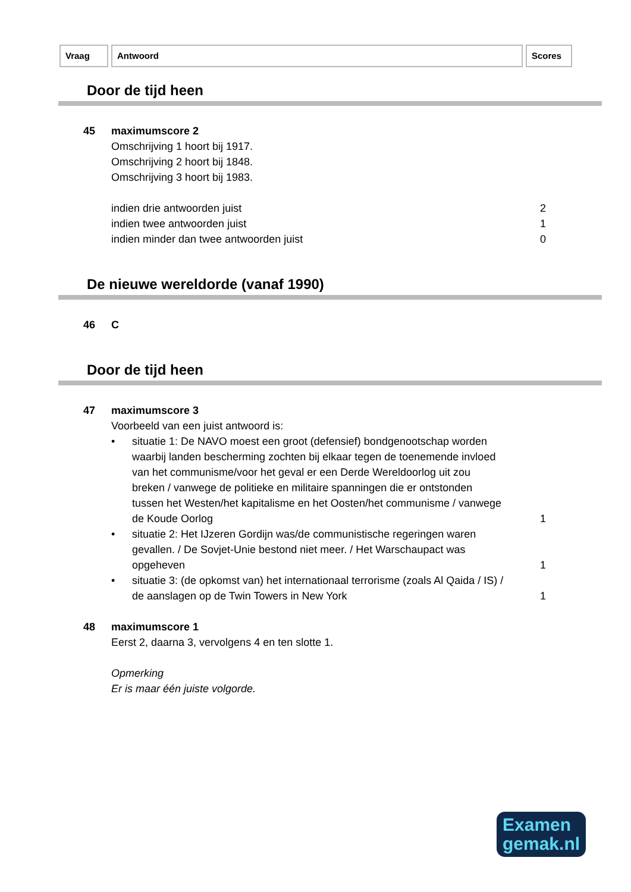Vraag Antwoord Scores
Door de tijd heen
45 maximumscore 2
Omschrijving 1 hoort bij 1917.
Omschrijving 2 hoort bij 1848.
Omschrijving 3 hoort bij 1983.
indien drie antwoorden juist 2
indien twee antwoorden juist 1
indien minder dan twee antwoorden juist 0
De nieuwe wereldorde (vanaf 1990)
46 C
Door de tijd heen
47 maximumscore 3
Voorbeeld van een juist antwoord is:
• situatie 1: De NAVO moest een groot (defensief) bondgenootschap worden waarbij landen bescherming zochten bij elkaar tegen de toenemende invloed van het communisme/voor het geval er een Derde Wereldoorlog uit zou breken / vanwege de politieke en militaire spanningen die er ontstonden tussen het Westen/het kapitalisme en het Oosten/het communisme / vanwege de Koude Oorlog
1
• situatie 2: Het IJzeren Gordijn was/de communistische regeringen waren gevallen. / De Sovjet-Unie bestond niet meer. / Het Warschaupact was opgeheven
1
• situatie 3: (de opkomst van) het internationaal terrorisme (zoals Al Qaida / IS) / de aanslagen op de Twin Towers in New York
1
48 maximumscore 1
Eerst 2, daarna 3, vervolgens 4 en ten slotte 1.
Opmerking
Er is maar één juiste volgorde.
Examen
gemak.nl